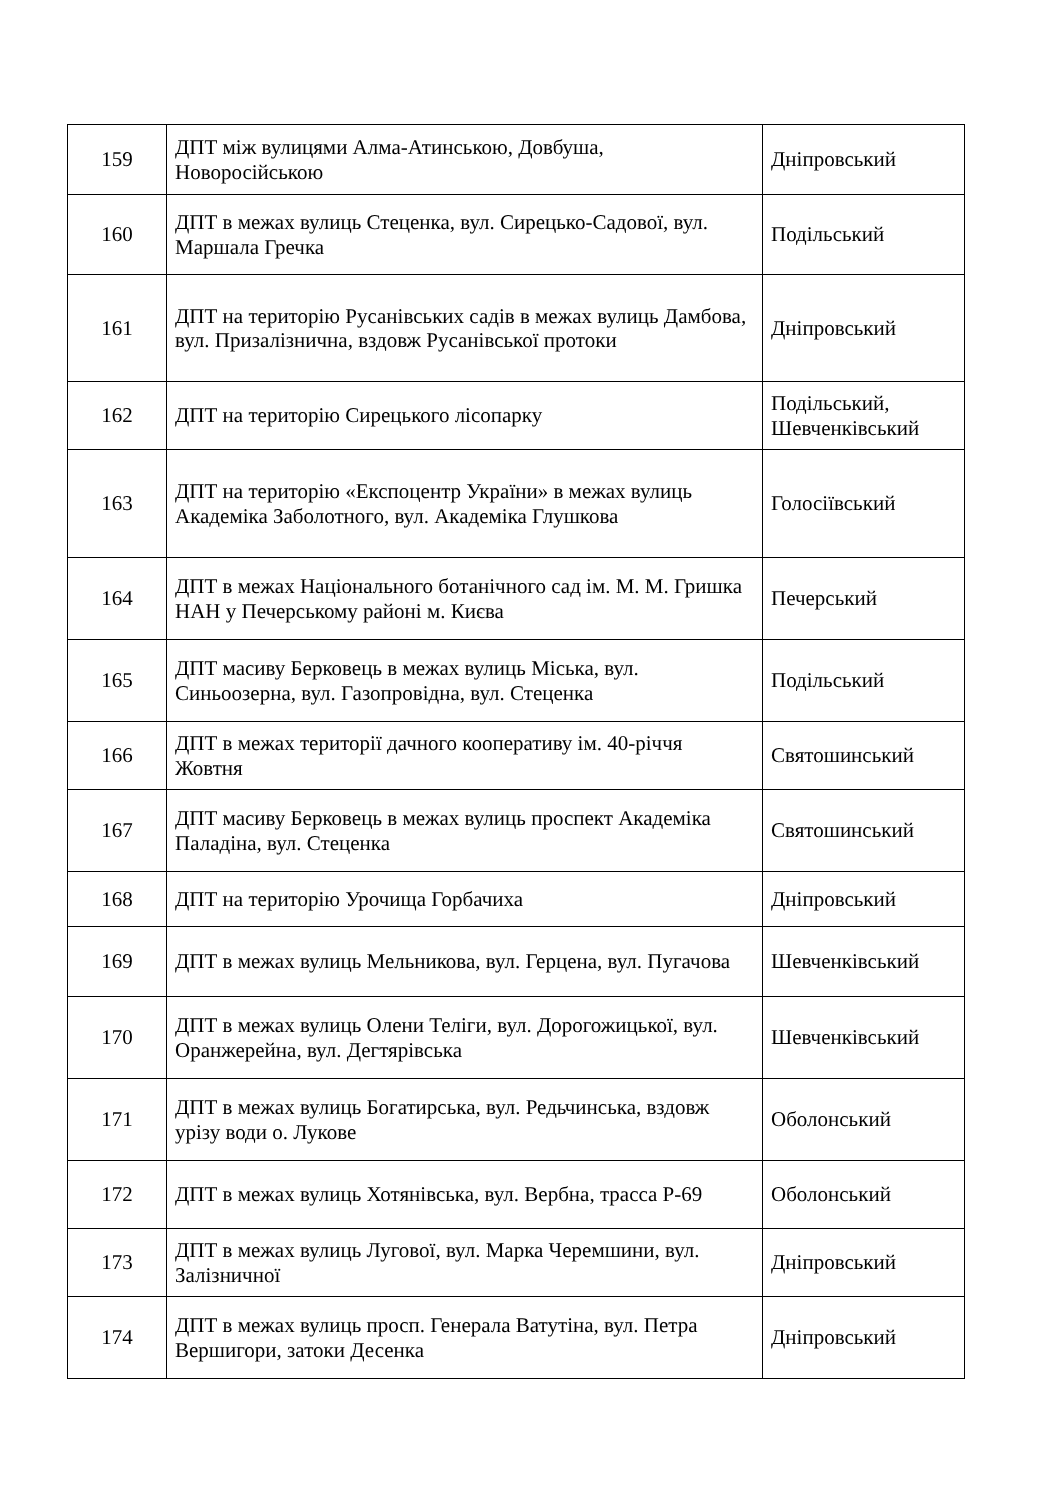| 159 | ДПТ між вулицями Алма-Атинською, Довбуша, Новоросійською | Дніпровський |
| 160 | ДПТ в межах вулиць Стеценка, вул. Сирецько-Садової, вул. Маршала Гречка | Подільський |
| 161 | ДПТ на територію Русанівських садів в межах вулиць Дамбова, вул. Призалізнична, вздовж Русанівської протоки | Дніпровський |
| 162 | ДПТ на територію Сирецького лісопарку | Подільський, Шевченківський |
| 163 | ДПТ на територію «Експоцентр України» в межах вулиць Академіка Заболотного, вул. Академіка Глушкова | Голосіївський |
| 164 | ДПТ в межах Національного ботанічного сад ім. М. М. Гришка НАН у Печерському районі м. Києва | Печерський |
| 165 | ДПТ масиву Берковець в межах вулиць Міська, вул. Синьоозерна, вул. Газопровідна, вул. Стеценка | Подільський |
| 166 | ДПТ в межах території дачного кооперативу ім. 40-річчя Жовтня | Святошинський |
| 167 | ДПТ масиву Берковець в межах вулиць проспект Академіка Паладіна, вул. Стеценка | Святошинський |
| 168 | ДПТ на територію Урочища Горбачиха | Дніпровський |
| 169 | ДПТ в межах вулиць Мельникова, вул. Герцена, вул. Пугачова | Шевченківський |
| 170 | ДПТ в межах вулиць Олени Теліги, вул. Дорогожицької, вул. Оранжерейна, вул. Дегтярівська | Шевченківський |
| 171 | ДПТ в межах вулиць Богатирська, вул. Редьчинська, вздовж урізу води о. Лукове | Оболонський |
| 172 | ДПТ в межах вулиць Хотянівська, вул. Вербна, трасса Р-69 | Оболонський |
| 173 | ДПТ в межах вулиць Лугової, вул. Марка Черемшини, вул. Залізничної | Дніпровський |
| 174 | ДПТ в межах вулиць просп. Генерала Ватутіна, вул. Петра Вершигори, затоки Десенка | Дніпровський |